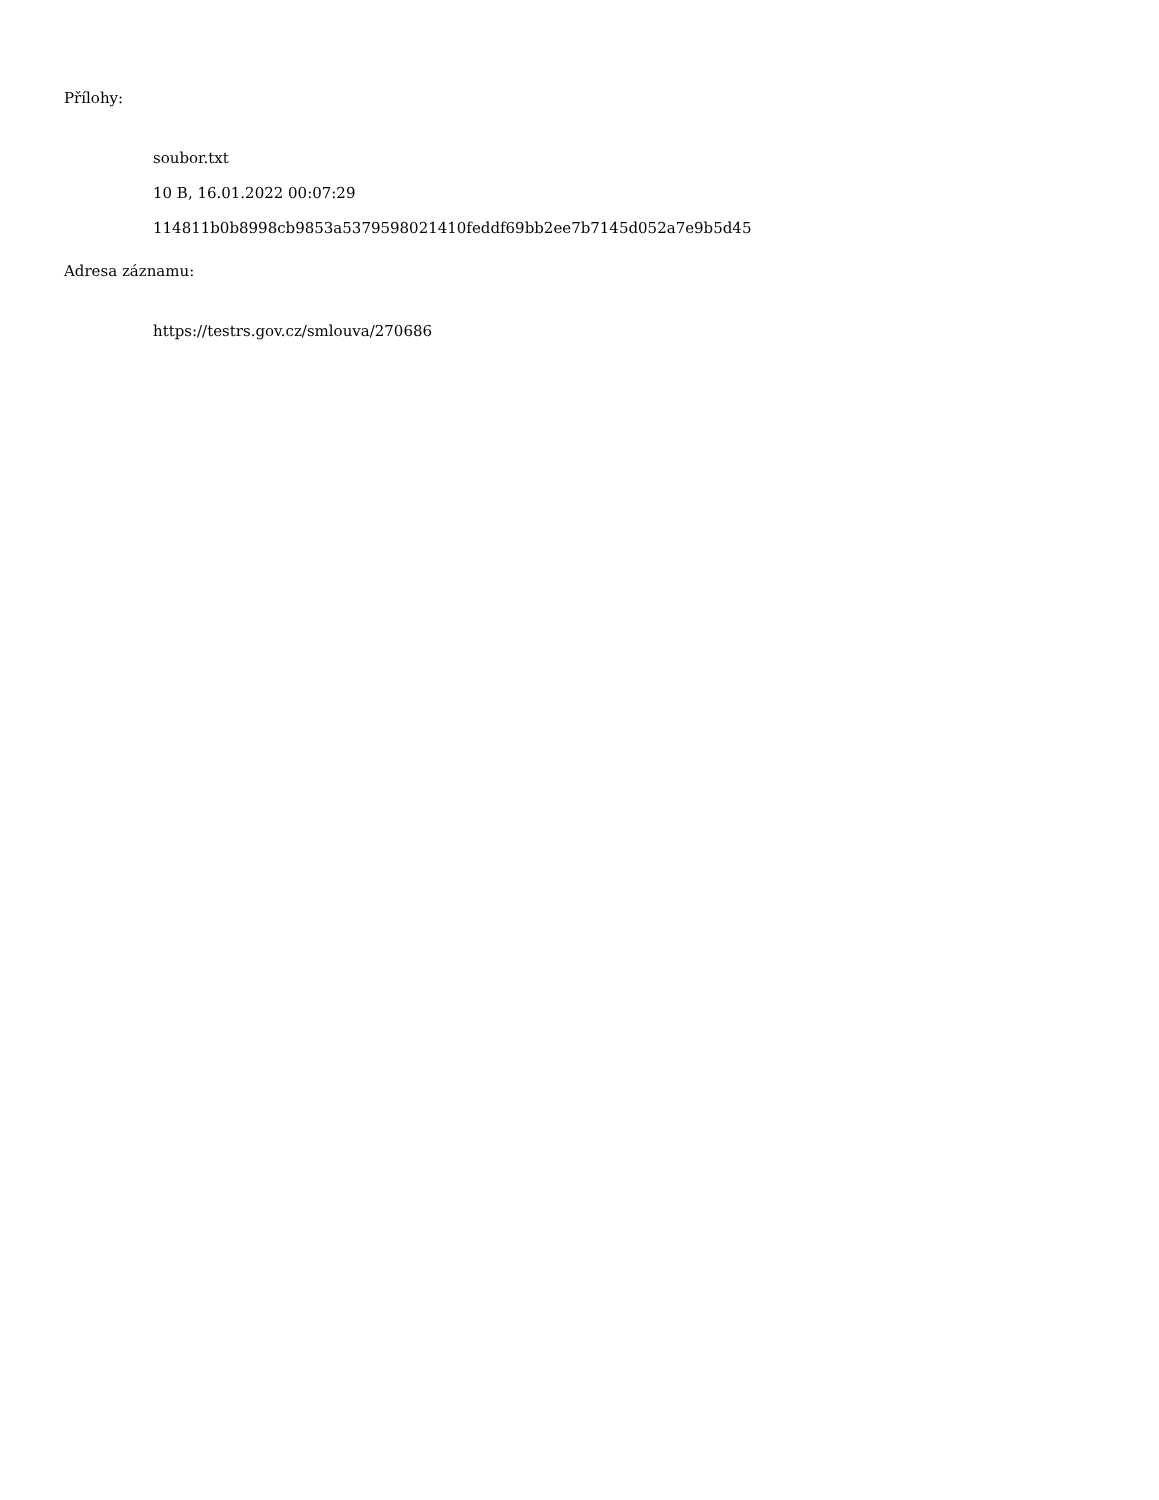Přílohy:
soubor.txt
10 B, 16.01.2022 00:07:29
114811b0b8998cb9853a5379598021410feddf69bb2ee7b7145d052a7e9b5d45
Adresa záznamu:
https://testrs.gov.cz/smlouva/270686